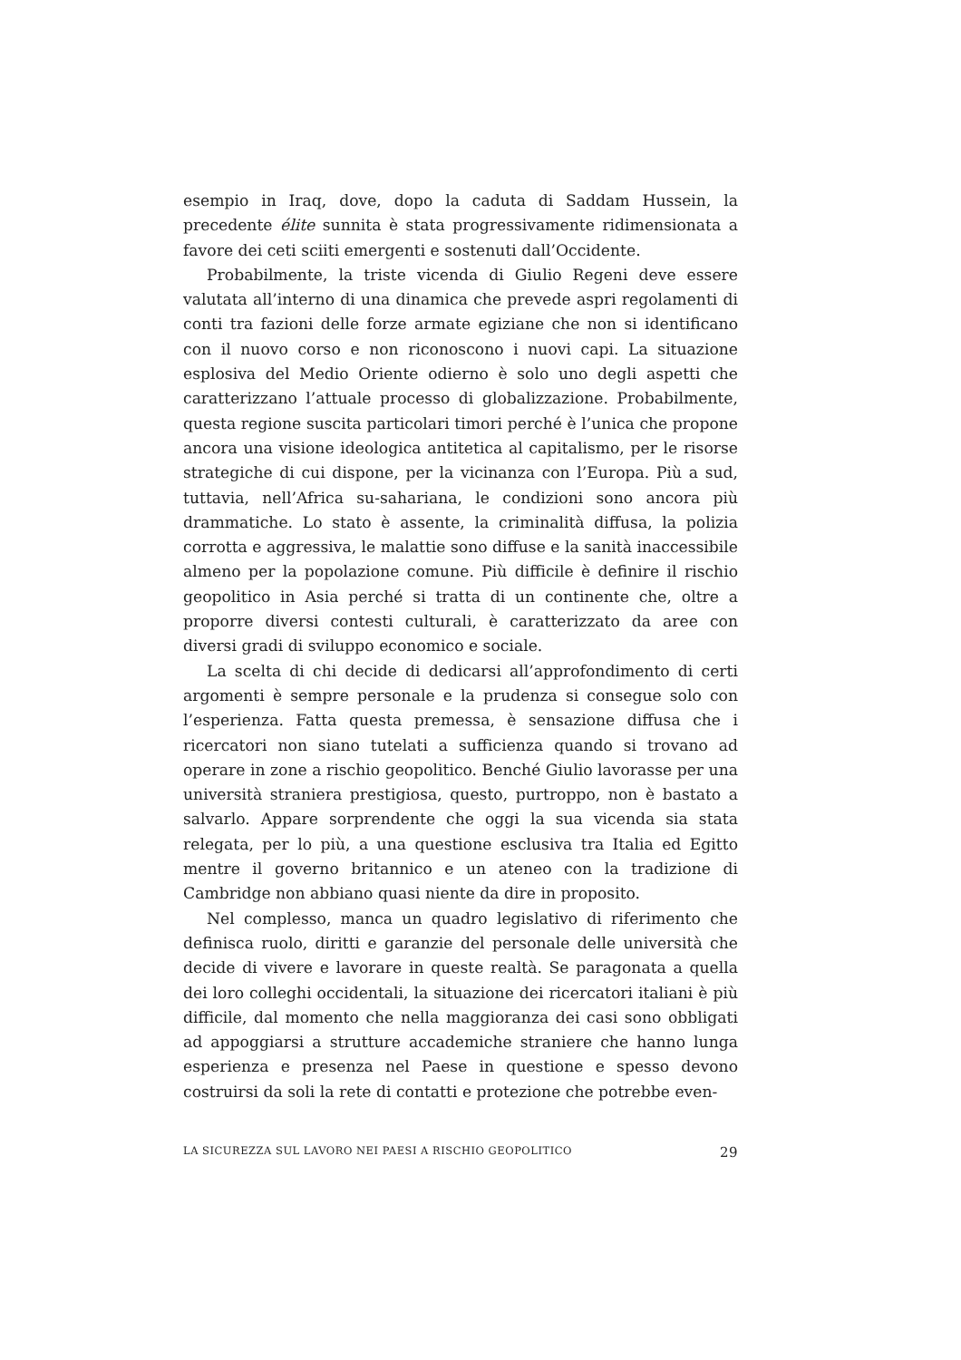esempio in Iraq, dove, dopo la caduta di Saddam Hussein, la precedente élite sunnita è stata progressivamente ridimensionata a favore dei ceti sciiti emergenti e sostenuti dall’Occidente.
Probabilmente, la triste vicenda di Giulio Regeni deve essere valutata all’interno di una dinamica che prevede aspri regolamenti di conti tra fazioni delle forze armate egiziane che non si identificano con il nuovo corso e non riconoscono i nuovi capi. La situazione esplosiva del Medio Oriente odierno è solo uno degli aspetti che caratterizzano l’attuale processo di globalizzazione. Probabilmente, questa regione suscita particolari timori perché è l’unica che propone ancora una visione ideologica antitetica al capitalismo, per le risorse strategiche di cui dispone, per la vicinanza con l’Europa. Più a sud, tuttavia, nell’Africa su-sahariana, le condizioni sono ancora più drammatiche. Lo stato è assente, la criminalità diffusa, la polizia corrotta e aggressiva, le malattie sono diffuse e la sanità inaccessibile almeno per la popolazione comune. Più difficile è definire il rischio geopolitico in Asia perché si tratta di un continente che, oltre a proporre diversi contesti culturali, è caratterizzato da aree con diversi gradi di sviluppo economico e sociale.
La scelta di chi decide di dedicarsi all’approfondimento di certi argomenti è sempre personale e la prudenza si consegue solo con l’esperienza. Fatta questa premessa, è sensazione diffusa che i ricercatori non siano tutelati a sufficienza quando si trovano ad operare in zone a rischio geopolitico. Benché Giulio lavorasse per una università straniera prestigiosa, questo, purtroppo, non è bastato a salvarlo. Appare sorprendente che oggi la sua vicenda sia stata relegata, per lo più, a una questione esclusiva tra Italia ed Egitto mentre il governo britannico e un ateneo con la tradizione di Cambridge non abbiano quasi niente da dire in proposito.
Nel complesso, manca un quadro legislativo di riferimento che definisca ruolo, diritti e garanzie del personale delle università che decide di vivere e lavorare in queste realtà. Se paragonata a quella dei loro colleghi occidentali, la situazione dei ricercatori italiani è più difficile, dal momento che nella maggioranza dei casi sono obbligati ad appoggiarsi a strutture accademiche straniere che hanno lunga esperienza e presenza nel Paese in questione e spesso devono costruirsi da soli la rete di contatti e protezione che potrebbe even-
LA SICUREZZA SUL LAVORO NEI PAESI A RISCHIO GEOPOLITICO 29